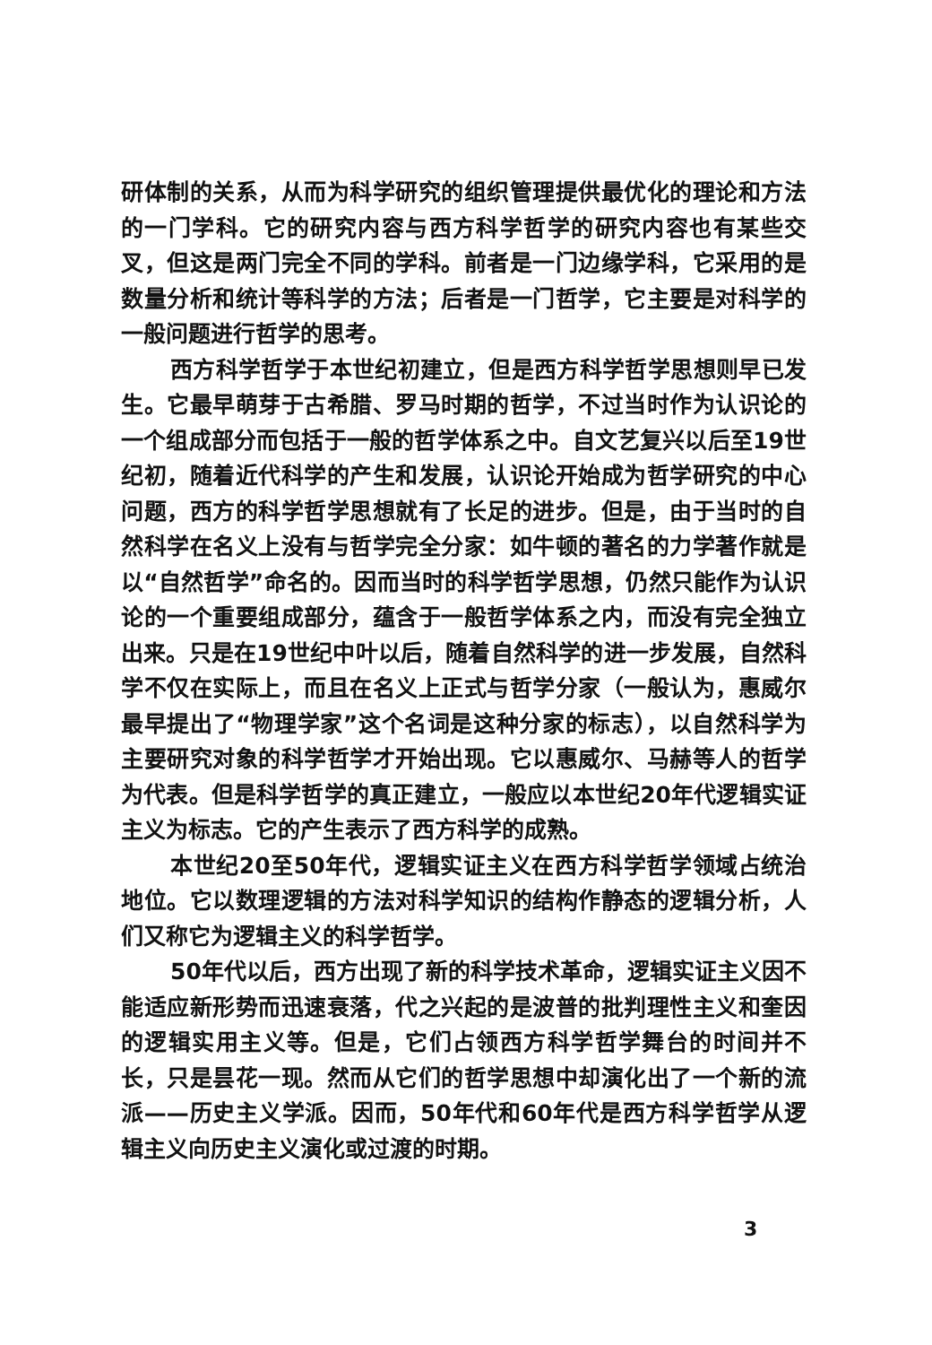研体制的关系，从而为科学研究的组织管理提供最优化的理论和方法的一门学科。它的研究内容与西方科学哲学的研究内容也有某些交叉，但这是两门完全不同的学科。前者是一门边缘学科，它采用的是数量分析和统计等科学的方法；后者是一门哲学，它主要是对科学的一般问题进行哲学的思考。
西方科学哲学于本世纪初建立，但是西方科学哲学思想则早已发生。它最早萌芽于古希腊、罗马时期的哲学，不过当时作为认识论的一个组成部分而包括于一般的哲学体系之中。自文艺复兴以后至19世纪初，随着近代科学的产生和发展，认识论开始成为哲学研究的中心问题，西方的科学哲学思想就有了长足的进步。但是，由于当时的自然科学在名义上没有与哲学完全分家：如牛顿的著名的力学著作就是以“自然哲学”命名的。因而当时的科学哲学思想，仍然只能作为认识论的一个重要组成部分，蕴含于一般哲学体系之内，而没有完全独立出来。只是在19世纪中叶以后，随着自然科学的进一步发展，自然科学不仅在实际上，而且在名义上正式与哲学分家（一般认为，惠威尔最早提出了“物理学家”这个名词是这种分家的标志），以自然科学为主要研究对象的科学哲学才开始出现。它以惠威尔、马赫等人的哲学为代表。但是科学哲学的真正建立，一般应以本世纪20年代逻辑实证主义为标志。它的产生表示了西方科学的成熟。
本世纪20至50年代，逻辑实证主义在西方科学哲学领域占统治地位。它以数理逻辑的方法对科学知识的结构作静态的逻辑分析，人们又称它为逻辑主义的科学哲学。
50年代以后，西方出现了新的科学技术革命，逻辑实证主义因不能适应新形势而迅速衰落，代之兴起的是波普的批判理性主义和奎因的逻辑实用主义等。但是，它们占领西方科学哲学舞台的时间并不长，只是昙花一现。然而从它们的哲学思想中却演化出了一个新的流派——历史主义学派。因而，50年代和60年代是西方科学哲学从逻辑主义向历史主义演化或过渡的时期。
3